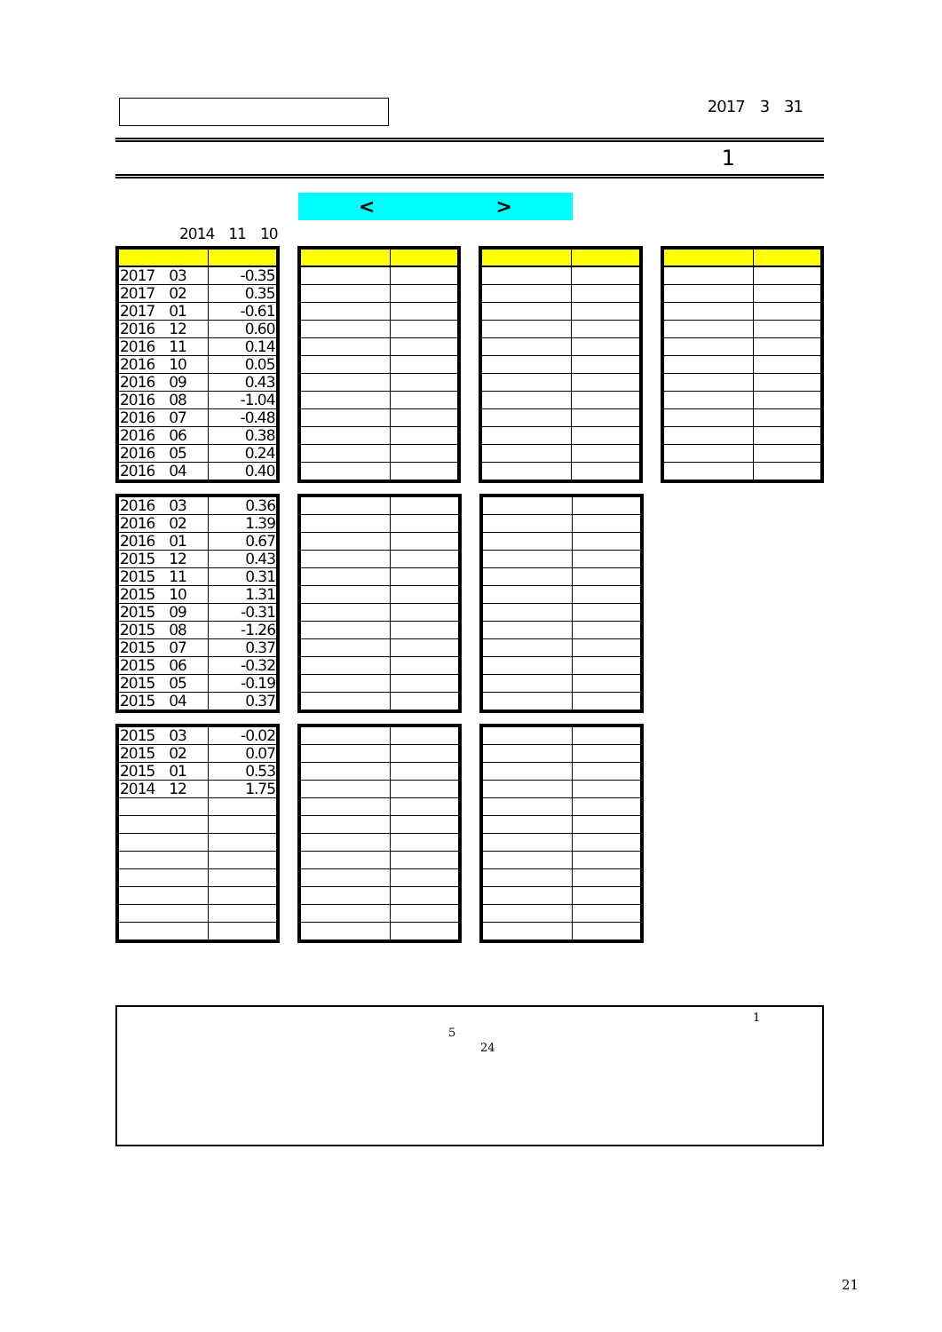2017　3　31
1
< >
2014　11　10
| 2017 03 | -0.35 |
| 2017 02 | 0.35 |
| 2017 01 | -0.61 |
| 2016 12 | 0.60 |
| 2016 11 | 0.14 |
| 2016 10 | 0.05 |
| 2016 09 | 0.43 |
| 2016 08 | -1.04 |
| 2016 07 | -0.48 |
| 2016 06 | 0.38 |
| 2016 05 | 0.24 |
| 2016 04 | 0.40 |
| 2016 03 | 0.36 |
| 2016 02 | 1.39 |
| 2016 01 | 0.67 |
| 2015 12 | 0.43 |
| 2015 11 | 0.31 |
| 2015 10 | 1.31 |
| 2015 09 | -0.31 |
| 2015 08 | -1.26 |
| 2015 07 | 0.37 |
| 2015 06 | -0.32 |
| 2015 05 | -0.19 |
| 2015 04 | 0.37 |
| 2015 03 | -0.02 |
| 2015 02 | 0.07 |
| 2015 01 | 0.53 |
| 2014 12 | 1.75 |
1
5
24
21